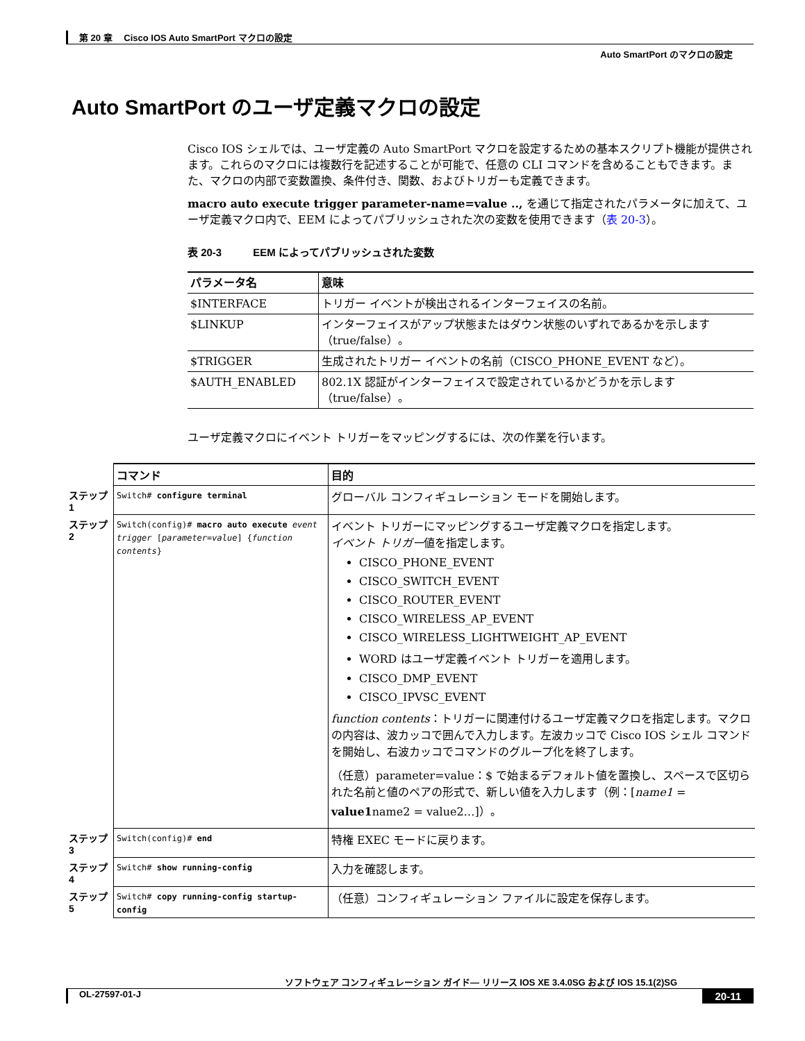第 20 章　 Cisco IOS Auto SmartPort マクロの設定
Auto SmartPort のマクロの設定
Auto SmartPort のユーザ定義マクロの設定
Cisco IOS シェルでは、ユーザ定義の Auto SmartPort マクロを設定するための基本スクリプト機能が提供されます。これらのマクロには複数行を記述することが可能で、任意の CLI コマンドを含めることもできます。また、マクロの内部で変数置換、条件付き、関数、およびトリガーも定義できます。
macro auto execute trigger parameter-name=value .., を通じて指定されたパラメータに加えて、ユーザ定義マクロ内で、EEM によってパブリッシュされた次の変数を使用できます（表 20-3）。
表 20-3　　　EEM によってパブリッシュされた変数
| パラメータ名 | 意味 |
| --- | --- |
| $INTERFACE | トリガー イベントが検出されるインターフェイスの名前。 |
| $LINKUP | インターフェイスがアップ状態またはダウン状態のいずれであるかを示します（true/false）。 |
| $TRIGGER | 生成されたトリガー イベントの名前（CISCO_PHONE_EVENT など）。 |
| $AUTH_ENABLED | 802.1X 認証がインターフェイスで設定されているかどうかを示します（true/false）。 |
ユーザ定義マクロにイベント トリガーをマッピングするには、次の作業を行います。
| | コマンド | 目的 |
| --- | --- | --- |
| ステップ 1 | Switch# configure terminal | グローバル コンフィギュレーション モードを開始します。 |
| ステップ 2 | Switch(config)# macro auto execute event trigger [ parameter=value ] { function contents } | イベント トリガーにマッピングするユーザ定義マクロを指定します。 イベント トリガー 値を指定します。 CISCO_PHONE_EVENT CISCO_SWITCH_EVENT CISCO_ROUTER_EVENT CISCO_WIRELESS_AP_EVENT CISCO_WIRELESS_LIGHTWEIGHT_AP_EVENT WORD はユーザ定義イベント トリガーを適用します。 CISCO_DMP_EVENT CISCO_IPVSC_EVENT function contents ：トリガーに関連付けるユーザ定義マクロを指定します。マクロの内容は、波カッコで囲んで入力します。左波カッコで Cisco IOS シェル コマンドを開始し、右波カッコでコマンドのグループ化を終了します。 （任意）parameter=value：$ で始まるデフォルト値を置換し、スペースで区切られた名前と値のペアの形式で、新しい値を入力します（例：[ name1 = value1 name2 = value2…]）。 |
| ステップ 3 | Switch(config)# end | 特権 EXEC モードに戻ります。 |
| ステップ 4 | Switch# show running-config | 入力を確認します。 |
| ステップ 5 | Switch# copy running-config startup-config | （任意）コンフィギュレーション ファイルに設定を保存します。 |
ソフトウェア コンフィギュレーション ガイド― リリース IOS XE 3.4.0SG および IOS 15.1(2)SG
OL-27597-01-J 20-11